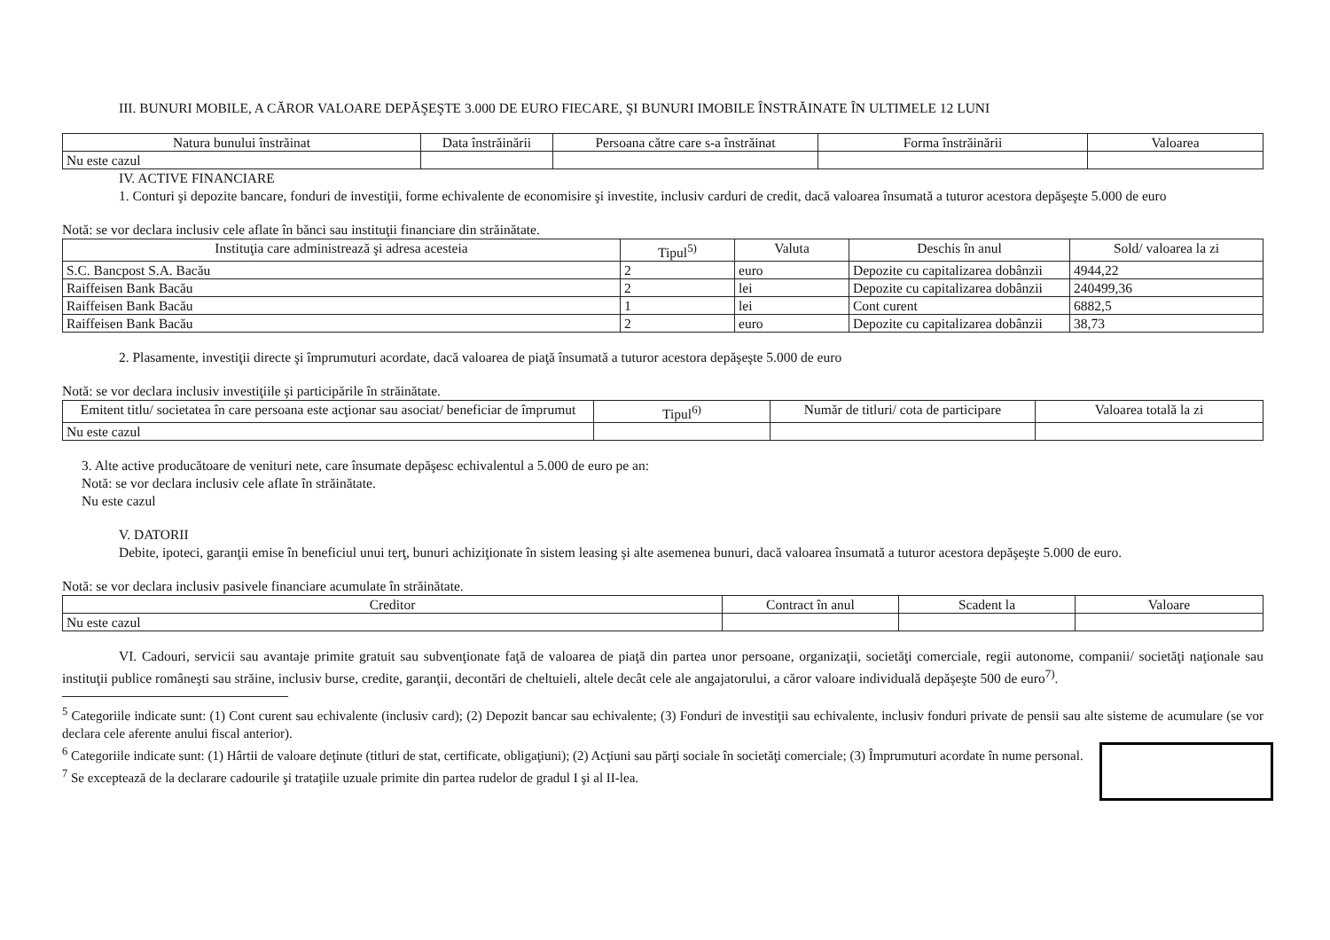III. BUNURI MOBILE, A CĂROR VALOARE DEPĂŞEŞTE 3.000 DE EURO FIECARE, ŞI BUNURI IMOBILE ÎNSTRĂINATE ÎN ULTIMELE 12 LUNI
| Natura bunului înstrăinat | Data înstrăinării | Persoana către care s-a înstrăinat | Forma înstrăinării | Valoarea |
| --- | --- | --- | --- | --- |
| Nu este cazul | | | | |
IV. ACTIVE FINANCIARE
1. Conturi şi depozite bancare, fonduri de investiţii, forme echivalente de economisire şi investite, inclusiv carduri de credit, dacă valoarea însumată a tuturor acestora depăşeşte 5.000 de euro
Notă: se vor declara inclusiv cele aflate în bănci sau instituţii financiare din străinătate.
| Instituţia care administrează şi adresa acesteia | Tipul<sup>5)</sup> | Valuta | Deschis în anul | Sold/ valoarea la zi |
| --- | --- | --- | --- | --- |
| S.C. Bancpost S.A. Bacău | 2 | euro | Depozite cu capitalizarea dobânzii | 4944,22 |
| Raiffeisen Bank Bacău | 2 | lei | Depozite cu capitalizarea dobânzii | 240499,36 |
| Raiffeisen Bank Bacău | 1 | lei | Cont curent | 6882,5 |
| Raiffeisen Bank Bacău | 2 | euro | Depozite cu capitalizarea dobânzii | 38,73 |
2. Plasamente, investiţii directe şi împrumuturi acordate, dacă valoarea de piaţă însumată a tuturor acestora depăşeşte 5.000 de euro
Notă: se vor declara inclusiv investiţiile şi participările în străinătate.
| Emitent titlu/ societatea în care persoana este acţionar sau asociat/ beneficiar de împrumut | Tipul<sup>6)</sup> | Număr de titluri/ cota de participare | Valoarea totală la zi |
| --- | --- | --- | --- |
| Nu este cazul | | | |
3. Alte active producătoare de venituri nete, care însumate depăşesc echivalentul a 5.000 de euro pe an:
Notă: se vor declara inclusiv cele aflate în străinătate.
Nu este cazul
V. DATORII
Debite, ipoteci, garanţii emise în beneficiul unui terţ, bunuri achiziţionate în sistem leasing şi alte asemenea bunuri, dacă valoarea însumată a tuturor acestora depăşeşte 5.000 de euro.
Notă: se vor declara inclusiv pasivele financiare acumulate în străinătate.
| Creditor | Contract în anul | Scadent la | Valoare |
| --- | --- | --- | --- |
| Nu este cazul | | | |
VI. Cadouri, servicii sau avantaje primite gratuit sau subvenţionate faţă de valoarea de piaţă din partea unor persoane, organizaţii, societăţi comerciale, regii autonome, companii/ societăţi naţionale sau instituţii publice româneşti sau străine, inclusiv burse, credite, garanţii, decontări de cheltuieli, altele decât cele ale angajatorului, a căror valoare individuală depăşeşte 500 de euro<sup>7)</sup>.
<sup>5</sup> Categoriile indicate sunt: (1) Cont curent sau echivalente (inclusiv card); (2) Depozit bancar sau echivalente; (3) Fonduri de investiţii sau echivalente, inclusiv fonduri private de pensii sau alte sisteme de acumulare (se vor declara cele aferente anului fiscal anterior).
<sup>6</sup> Categoriile indicate sunt: (1) Hârtii de valoare deţinute (titluri de stat, certificate, obligaţiuni); (2) Acţiuni sau părţi sociale în societăţi comerciale; (3) Împrumuturi acordate în nume personal.
<sup>7</sup> Se exceptează de la declarare cadourile şi trataţiile uzuale primite din partea rudelor de gradul I şi al II-lea.